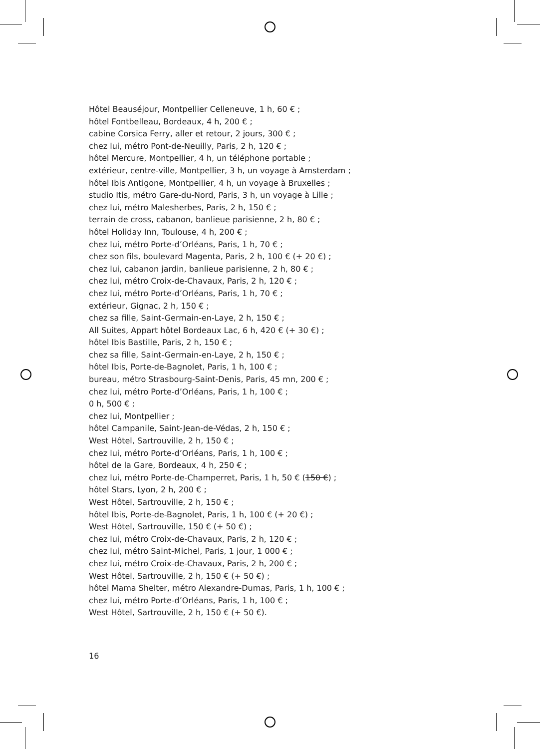Hôtel Beauséjour, Montpellier Celleneuve, 1 h, 60 € ;
hôtel Fontbelleau, Bordeaux, 4 h, 200 € ;
cabine Corsica Ferry, aller et retour, 2 jours, 300 € ;
chez lui, métro Pont-de-Neuilly, Paris, 2 h, 120 € ;
hôtel Mercure, Montpellier, 4 h, un téléphone portable ;
extérieur, centre-ville, Montpellier, 3 h, un voyage à Amsterdam ;
hôtel Ibis Antigone, Montpellier, 4 h, un voyage à Bruxelles ;
studio Itis, métro Gare-du-Nord, Paris, 3 h, un voyage à Lille ;
chez lui, métro Malesherbes, Paris, 2 h, 150 € ;
terrain de cross, cabanon, banlieue parisienne, 2 h, 80 € ;
hôtel Holiday Inn, Toulouse, 4 h, 200 € ;
chez lui, métro Porte-d’Orléans, Paris, 1 h, 70 € ;
chez son fils, boulevard Magenta, Paris, 2 h, 100 € (+ 20 €) ;
chez lui, cabanon jardin, banlieue parisienne, 2 h, 80 € ;
chez lui, métro Croix-de-Chavaux, Paris, 2 h, 120 € ;
chez lui, métro Porte-d’Orléans, Paris, 1 h, 70 € ;
extérieur, Gignac, 2 h, 150 € ;
chez sa fille, Saint-Germain-en-Laye, 2 h, 150 € ;
All Suites, Appart hôtel Bordeaux Lac, 6 h, 420 € (+ 30 €) ;
hôtel Ibis Bastille, Paris, 2 h, 150 € ;
chez sa fille, Saint-Germain-en-Laye, 2 h, 150 € ;
hôtel Ibis, Porte-de-Bagnolet, Paris, 1 h, 100 € ;
bureau, métro Strasbourg-Saint-Denis, Paris, 45 mn, 200 € ;
chez lui, métro Porte-d’Orléans, Paris, 1 h, 100 € ;
0 h, 500 € ;
chez lui, Montpellier ;
hôtel Campanile, Saint-Jean-de-Védas, 2 h, 150 € ;
West Hôtel, Sartrouville, 2 h, 150 € ;
chez lui, métro Porte-d’Orléans, Paris, 1 h, 100 € ;
hôtel de la Gare, Bordeaux, 4 h, 250 € ;
chez lui, métro Porte-de-Champerret, Paris, 1 h, 50 € (150 €) ;
hôtel Stars, Lyon, 2 h, 200 € ;
West Hôtel, Sartrouville, 2 h, 150 € ;
hôtel Ibis, Porte-de-Bagnolet, Paris, 1 h, 100 € (+ 20 €) ;
West Hôtel, Sartrouville, 150 € (+ 50 €) ;
chez lui, métro Croix-de-Chavaux, Paris, 2 h, 120 € ;
chez lui, métro Saint-Michel, Paris, 1 jour, 1 000 € ;
chez lui, métro Croix-de-Chavaux, Paris, 2 h, 200 € ;
West Hôtel, Sartrouville, 2 h, 150 € (+ 50 €) ;
hôtel Mama Shelter, métro Alexandre-Dumas, Paris, 1 h, 100 € ;
chez lui, métro Porte-d’Orléans, Paris, 1 h, 100 € ;
West Hôtel, Sartrouville, 2 h, 150 € (+ 50 €).
16